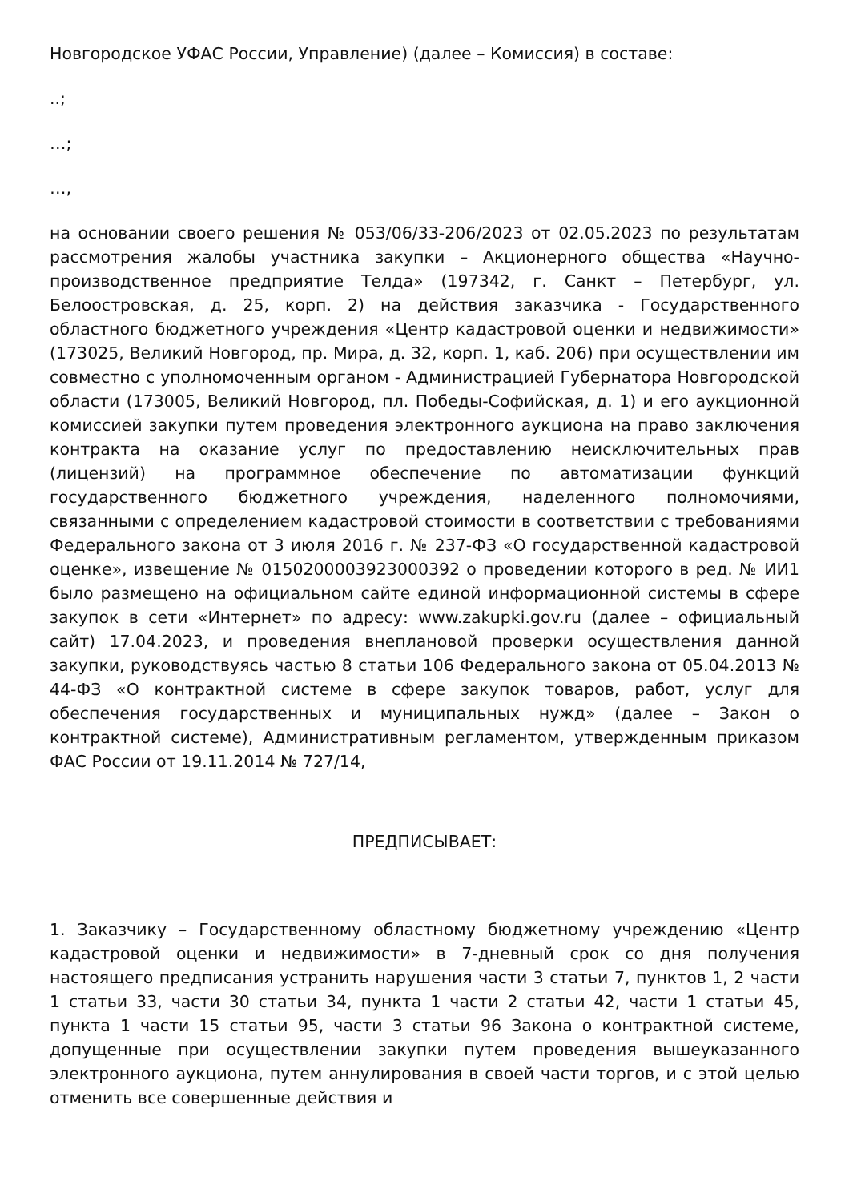Новгородское УФАС России, Управление) (далее – Комиссия) в составе:
..;
…;
…,
на основании своего решения № 053/06/33-206/2023 от 02.05.2023 по результатам рассмотрения жалобы участника закупки – Акционерного общества «Научно-производственное предприятие Телда» (197342, г. Санкт – Петербург, ул. Белоостровская, д. 25, корп. 2) на действия заказчика - Государственного областного бюджетного учреждения «Центр кадастровой оценки и недвижимости» (173025, Великий Новгород, пр. Мира, д. 32, корп. 1, каб. 206) при осуществлении им совместно с уполномоченным органом - Администрацией Губернатора Новгородской области (173005, Великий Новгород, пл. Победы-Софийская, д. 1) и его аукционной комиссией закупки путем проведения электронного аукциона на право заключения контракта на оказание услуг по предоставлению неисключительных прав (лицензий) на программное обеспечение по автоматизации функций государственного бюджетного учреждения, наделенного полномочиями, связанными с определением кадастровой стоимости в соответствии с требованиями Федерального закона от 3 июля 2016 г. № 237-ФЗ «О государственной кадастровой оценке», извещение № 0150200003923000392 о проведении которого в ред. № ИИ1 было размещено на официальном сайте единой информационной системы в сфере закупок в сети «Интернет» по адресу: www.zakupki.gov.ru (далее – официальный сайт) 17.04.2023, и проведения внеплановой проверки осуществления данной закупки, руководствуясь частью 8 статьи 106 Федерального закона от 05.04.2013 № 44-ФЗ «О контрактной системе в сфере закупок товаров, работ, услуг для обеспечения государственных и муниципальных нужд» (далее – Закон о контрактной системе), Административным регламентом, утвержденным приказом ФАС России от 19.11.2014 № 727/14,
ПРЕДПИСЫВАЕТ:
1. Заказчику – Государственному областному бюджетному учреждению «Центр кадастровой оценки и недвижимости» в 7-дневный срок со дня получения настоящего предписания устранить нарушения части 3 статьи 7, пунктов 1, 2 части 1 статьи 33, части 30 статьи 34, пункта 1 части 2 статьи 42, части 1 статьи 45, пункта 1 части 15 статьи 95, части 3 статьи 96 Закона о контрактной системе, допущенные при осуществлении закупки путем проведения вышеуказанного электронного аукциона, путем аннулирования в своей части торгов, и с этой целью отменить все совершенные действия и